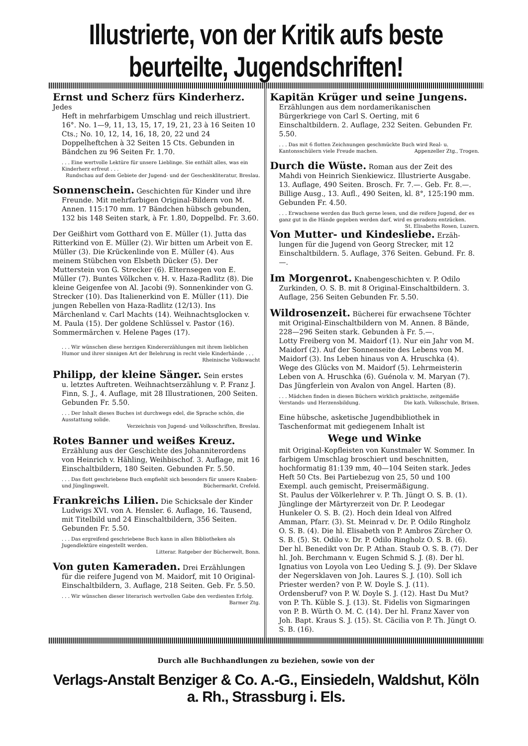Illustrierte, von der Kritik aufs beste beurteilte, Jugendschriften!
Ernst und Scherz fürs Kinderherz. Jedes
Heft in mehrfarbigem Umschlag und reich illustriert. 16°. No. 1—9, 11, 13, 15, 17, 19, 21, 23 à 16 Seiten 10 Cts.; No. 10, 12, 14, 16, 18, 20, 22 und 24 Doppelheftchen à 32 Seiten 15 Cts. Gebunden in Bändchen zu 96 Seiten Fr. 1.70.
. . . Eine wertvolle Lektüre für unsere Lieblinge. Sie enthält alles, was ein Kinderherz erfreut . . .
Rundschau auf dem Gebiete der Jugend- und der Geschenkliteratur, Breslau.
Sonnenschein. Geschichten für Kinder und ihre
Freunde. Mit mehrfarbigen Original-Bildern von M. Annen. 115:170 mm. 17 Bändchen hübsch gebunden, 132 bis 148 Seiten stark, à Fr. 1.80, Doppelbd. Fr. 3.60.
Der Geißhirt vom Gotthard von E. Müller (1). Jutta das Ritterkind von E. Müller (2). Wir bitten um Arbeit von E. Müller (3). Die Krückenlinde von E. Müller (4). Aus meinem Stübchen von Elsbeth Dücker (5). Der Mutterstein von G. Strecker (6). Elternsegen von E. Müller (7). Buntes Völkchen v. H. v. Haza-Radlitz (8). Die kleine Geigenfee von Al. Jacobi (9). Sonnenkinder von G. Strecker (10). Das Italienerkind von E. Müller (11). Die jungen Rebellen von Haza-Radlitz (12/13). Ins Märchenland v. Carl Machts (14). Weihnachtsglocken v. M. Paula (15). Der goldene Schlüssel v. Pastor (16). Sommermärchen v. Helene Pages (17).
. . . Wir wünschen diese herzigen Kindererzählungen mit ihrem lieblichen Humor und ihrer sinnigen Art der Belehrung in recht viele Kinderhände . . .
Rheinische Volkswacht
Philipp, der kleine Sänger. Sein erstes
u. letztes Auftreten. Weihnachtserzählung v. P. Franz J. Finn, S. J., 4. Auflage, mit 28 Illustrationen, 200 Seiten. Gebunden Fr. 5.50.
. . . Der Inhalt dieses Buches ist durchwegs edel, die Sprache schön, die Ausstattung solide.
Verzeichnis von Jugend- und Volksschriften, Breslau.
Rotes Banner und weißes Kreuz.
Erzählung aus der Geschichte des Johanniterordens von Heinrich v. Hähling, Weihbischof. 3. Auflage, mit 16 Einschaltbildern, 180 Seiten. Gebunden Fr. 5.50.
. . . Das flott geschriebene Buch empfiehlt sich besonders für unsere Knaben- und Jünglingswelt. Büchermarkt, Crefeld.
Frankreichs Lilien. Die Schicksale der Kinder
Ludwigs XVI. von A. Hensler. 6. Auflage, 16. Tausend, mit Titelbild und 24 Einschaltbildern, 356 Seiten. Gebunden Fr. 5.50.
. . . Das ergreifend geschriebene Buch kann in allen Bibliotheken als Jugendlektüre eingestellt werden.
Litterar. Ratgeber der Bücherwelt, Bonn.
Von guten Kameraden. Drei Erzählungen
für die reifere Jugend von M. Maidorf, mit 10 Original-Einschaltbildern, 3. Auflage, 218 Seiten. Geb. Fr. 5.50.
. . . Wir wünschen dieser literarisch wertvollen Gabe den verdienten Erfolg. Barmer Ztg.
Kapitän Krüger und seine Jungens.
Erzählungen aus dem nordamerikanischen Bürgerkriege von Carl S. Oerting, mit 6 Einschaltbildern. 2. Auflage, 232 Seiten. Gebunden Fr. 5.50.
. . . Das mit 6 flotten Zeichnungen geschmückte Buch wird Real- u. Kantonsschülern viele Freude machen. Appenzeller Ztg., Trogen.
Durch die Wüste. Roman aus der Zeit des
Mahdi von Heinrich Sienkiewicz. Illustrierte Ausgabe. 13. Auflage, 490 Seiten. Brosch. Fr. 7.—. Geb. Fr. 8.—. Billige Ausg., 13. Aufl., 490 Seiten, kl. 8°, 125:190 mm. Gebunden Fr. 4.50.
. . . Erwachsene werden das Buch gerne lesen, und die reifere Jugend, der es ganz gut in die Hände gegeben werden darf, wird es geradezu entzücken. St. Elisabeths Rosen, Luzern.
Von Mutter- und Kindesliebe. Erzäh-
lungen für die Jugend von Georg Strecker, mit 12 Einschaltbildern. 5. Auflage, 376 Seiten. Gebund. Fr. 8.—.
Im Morgenrot. Knabengeschichten v. P. Odilo
Zurkinden, O. S. B. mit 8 Original-Einschaltbildern. 3. Auflage, 256 Seiten Gebunden Fr. 5.50.
Wildrosenzeit. Bücherei für erwachsene Töchter
mit Original-Einschaltbildern von M. Annen. 8 Bände, 228—296 Seiten stark. Gebunden à Fr. 5.—.
Lotty Freiberg von M. Maidorf (1). Nur ein Jahr von M. Maidorf (2). Auf der Sonnenseite des Lebens von M. Maidorf (3). Ins Leben hinaus von A. Hruschka (4). Wege des Glücks von M. Maidorf (5). Lehrmeisterin Leben von A. Hruschka (6). Guénola v. M. Maryan (7). Das Jüngferlein von Avalon von Angel. Harten (8).
. . . Mädchen finden in diesen Büchern wirklich praktische, zeitgemäße Verstands- und Herzensbildung. Die kath. Volksschule, Brixen.
Eine hübsche, asketische Jugendbibliothek in Taschenformat mit gediegenem Inhalt ist
Wege und Winke
mit Original-Kopfleisten von Kunstmaler W. Sommer. In farbigem Umschlag broschiert und beschnitten, hochformatig 81:139 mm, 40—104 Seiten stark. Jedes Heft 50 Cts. Bei Partiebezug von 25, 50 und 100 Exempl. auch gemischt, Preisermäßigung.
St. Paulus der Völkerlehrer v. P. Th. Jüngt O. S. B. (1). Jünglinge der Märtyrerzeit von Dr. P. Leodegar Hunkeler O. S. B. (2). Hoch dein Ideal von Alfred Amman, Pfarr. (3). St. Meinrad v. Dr. P. Odilo Ringholz O. S. B. (4). Die hl. Elisabeth von P. Ambros Zürcher O. S. B. (5). St. Odilo v. Dr. P. Odilo Ringholz O. S. B. (6). Der hl. Benedikt von Dr. P. Athan. Staub O. S. B. (7). Der hl. Joh. Berchmann v. Eugen Schmid S. J. (8). Der hl. Ignatius von Loyola von Leo Ueding S. J. (9). Der Sklave der Negersklaven von Joh. Laures S. J. (10). Soll ich Priester werden? von P. W. Doyle S. J. (11). Ordensberuf? von P. W. Doyle S. J. (12). Hast Du Mut? von P. Th. Küble S. J. (13). St. Fidelis von Sigmaringen von P. B. Würth O. M. C. (14). Der hl. Franz Xaver von Joh. Bapt. Kraus S. J. (15). St. Cäcilia von P. Th. Jüngt O. S. B. (16).
Durch alle Buchhandlungen zu beziehen, sowie von der
Verlags-Anstalt Benziger & Co. A.-G., Einsiedeln, Waldshut, Köln a. Rh., Strassburg i. Els.